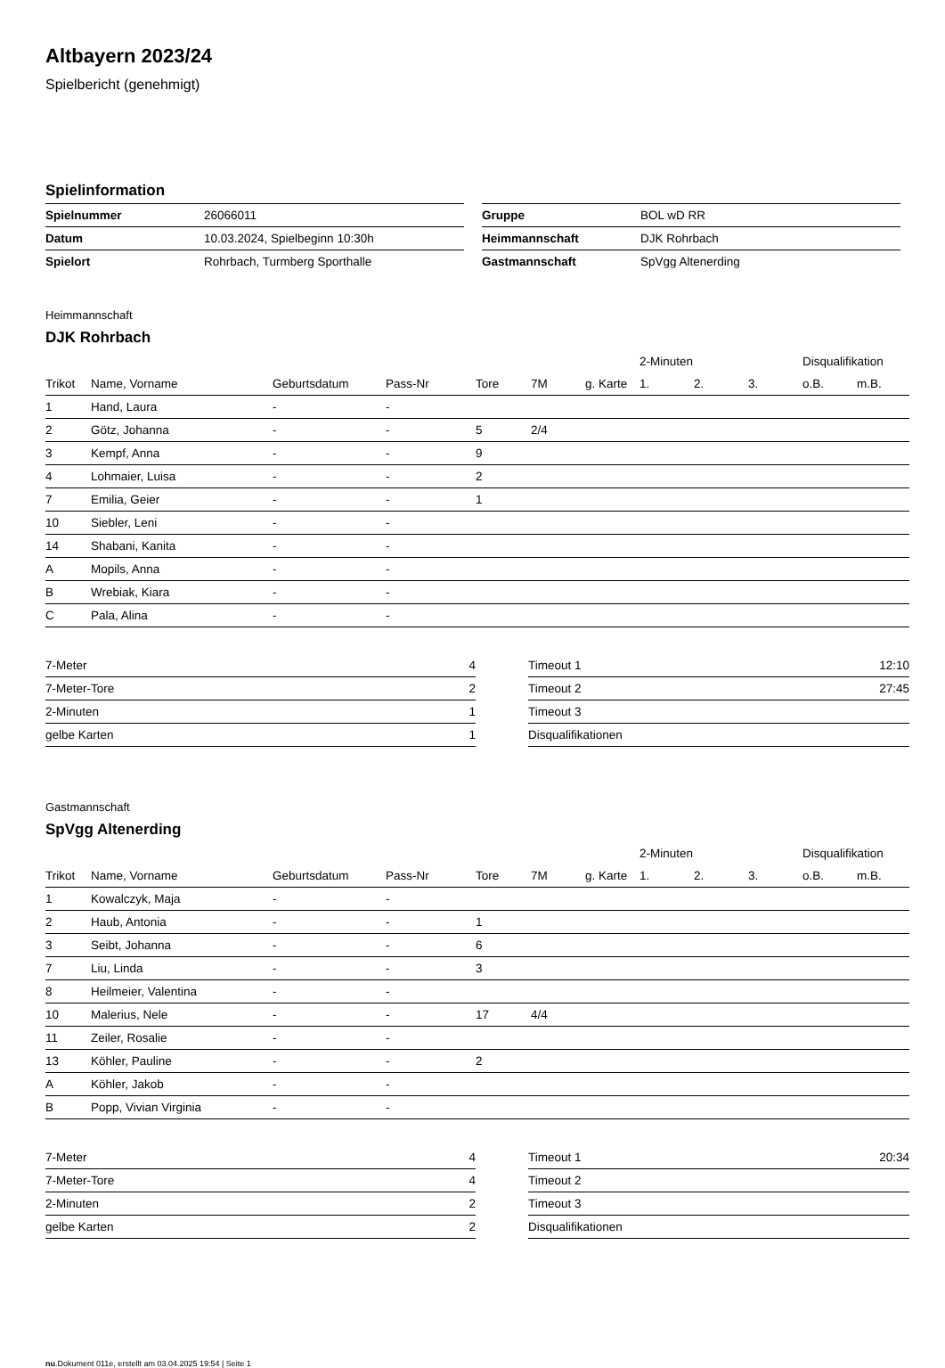Altbayern 2023/24
Spielbericht (genehmigt)
Spielinformation
| Spielnummer | 26066011 |
| Datum | 10.03.2024, Spielbeginn 10:30h |
| Spielort | Rohrbach, Turmberg Sporthalle |
| Gruppe | BOL wD RR |
| Heimmannschaft | DJK Rohrbach |
| Gastmannschaft | SpVgg Altenerding |
Heimmannschaft
DJK Rohrbach
| | | | | | | | 2-Minuten | | | Disqualifikation | |
| --- | --- | --- | --- | --- | --- | --- | --- | --- | --- | --- | --- |
| Trikot | Name, Vorname | Geburtsdatum | Pass-Nr | Tore | 7M | g. Karte | 1. | 2. | 3. | o.B. | m.B. |
| 1 | Hand, Laura | - | - | | | | | | | | |
| 2 | Götz, Johanna | - | - | 5 | 2/4 | | | | | | |
| 3 | Kempf, Anna | - | - | 9 | | | | | | | |
| 4 | Lohmaier, Luisa | - | - | 2 | | | | | | | |
| 7 | Emilia, Geier | - | - | 1 | | | | | | | |
| 10 | Siebler, Leni | - | - | | | | | | | | |
| 14 | Shabani, Kanita | - | - | | | | | | | | |
| A | Mopils, Anna | - | - | | | | | | | | |
| B | Wrebiak, Kiara | - | - | | | | | | | | |
| C | Pala, Alina | - | - | | | | | | | | |
| 7-Meter | 4 |
| 7-Meter-Tore | 2 |
| 2-Minuten | 1 |
| gelbe Karten | 1 |
| Timeout 1 | 12:10 |
| Timeout 2 | 27:45 |
| Timeout 3 | |
| Disqualifikationen | |
Gastmannschaft
SpVgg Altenerding
| | | | | | | | 2-Minuten | | | Disqualifikation | |
| --- | --- | --- | --- | --- | --- | --- | --- | --- | --- | --- | --- |
| Trikot | Name, Vorname | Geburtsdatum | Pass-Nr | Tore | 7M | g. Karte | 1. | 2. | 3. | o.B. | m.B. |
| 1 | Kowalczyk, Maja | - | - | | | | | | | | |
| 2 | Haub, Antonia | - | - | 1 | | | | | | | |
| 3 | Seibt, Johanna | - | - | 6 | | | | | | | |
| 7 | Liu, Linda | - | - | 3 | | | | | | | |
| 8 | Heilmeier, Valentina | - | - | | | | | | | | |
| 10 | Malerius, Nele | - | - | 17 | 4/4 | | | | | | |
| 11 | Zeiler, Rosalie | - | - | | | | | | | | |
| 13 | Köhler, Pauline | - | - | 2 | | | | | | | |
| A | Köhler, Jakob | - | - | | | | | | | | |
| B | Popp, Vivian Virginia | - | - | | | | | | | | |
| 7-Meter | 4 |
| 7-Meter-Tore | 4 |
| 2-Minuten | 2 |
| gelbe Karten | 2 |
| Timeout 1 | 20:34 |
| Timeout 2 | |
| Timeout 3 | |
| Disqualifikationen | |
nu.Dokument 011e, erstellt am 03.04.2025 19:54 | Seite 1